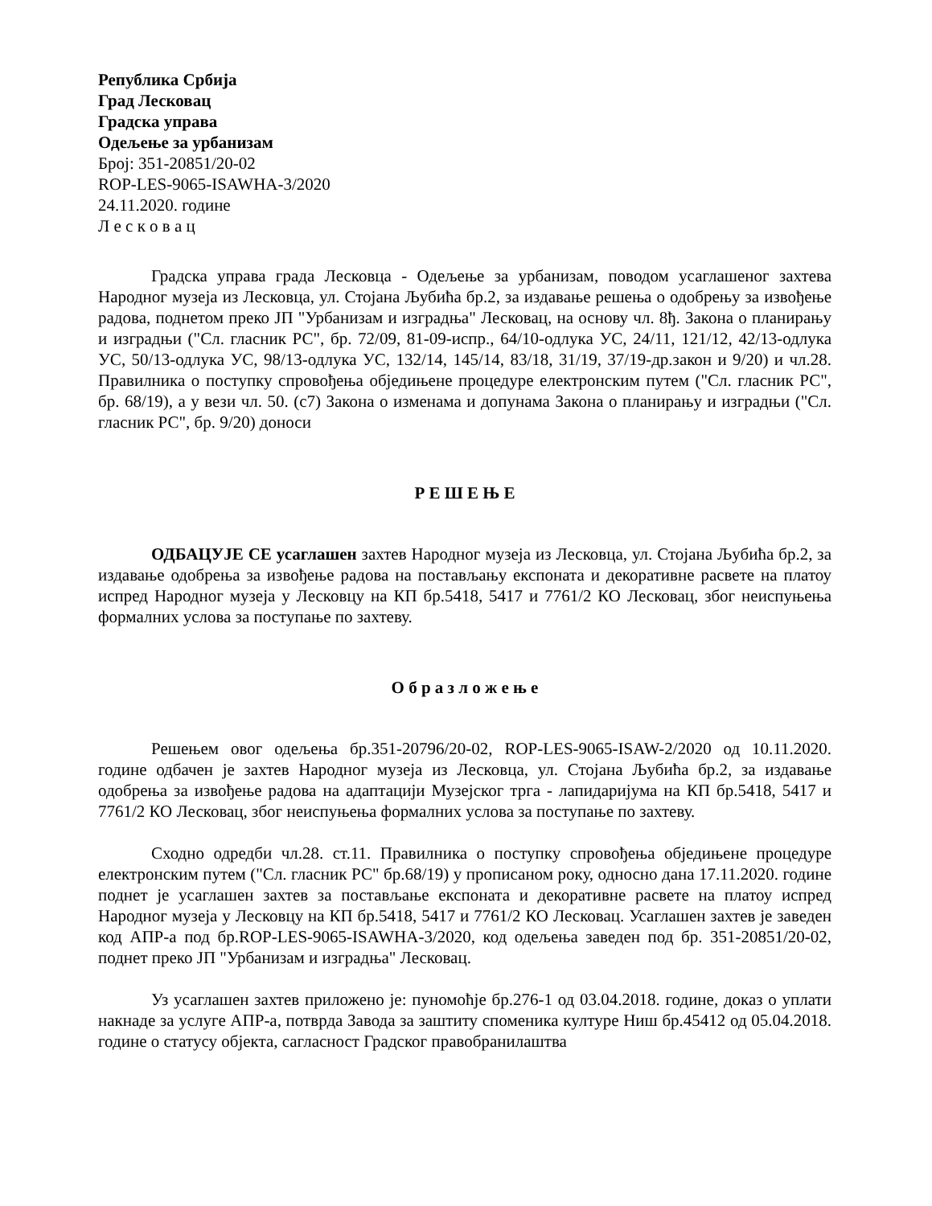Република Србија
Град Лесковац
Градска управа
Одељење за урбанизам
Број: 351-20851/20-02
ROP-LES-9065-ISAWHA-3/2020
24.11.2020. године
Л е с к о в а ц
Градска управа града Лесковца - Одељење за урбанизам, поводом усаглашеног захтева Народног музеја из Лесковца, ул. Стојана Љубића бр.2, за издавање решења о одобрењу за извођење радова, поднетом преко ЈП "Урбанизам и изградња" Лесковац, на основу чл. 8ђ. Закона о планирању и изградњи ("Сл. гласник РС", бр. 72/09, 81-09-испр., 64/10-одлука УС, 24/11, 121/12, 42/13-одлука УС, 50/13-одлука УС, 98/13-одлука УС, 132/14, 145/14, 83/18, 31/19, 37/19-др.закон и 9/20) и чл.28. Правилника о поступку спровођења обједињене процедуре електронским путем ("Сл. гласник РС", бр. 68/19), а у вези чл. 50. (с7) Закона о изменама и допунама Закона о планирању и изградњи ("Сл. гласник РС", бр. 9/20) доноси
Р Е Ш Е Њ Е
ОДБАЦУЈЕ СЕ усаглашен захтев Народног музеја из Лесковца, ул. Стојана Љубића бр.2, за издавање одобрења за извођење радова на постављању експоната и декоративне расвете на платоу испред Народног музеја у Лесковцу на КП бр.5418, 5417 и 7761/2 КО Лесковац, због неиспуњења формалних услова за поступање по захтеву.
О б р а з л о ж е њ е
Решењем овог одељења бр.351-20796/20-02, ROP-LES-9065-ISAW-2/2020 од 10.11.2020. године одбачен је захтев Народног музеја из Лесковца, ул. Стојана Љубића бр.2, за издавање одобрења за извођење радова на адаптацији Музејског трга - лапидаријума на КП бр.5418, 5417 и 7761/2 КО Лесковац, због неиспуњења формалних услова за поступање по захтеву.
Сходно одредби чл.28. ст.11. Правилника о поступку спровођења обједињене процедуре електронским путем ("Сл. гласник РС" бр.68/19) у прописаном року, односно дана 17.11.2020. године поднет је усаглашен захтев за постављање експоната и декоративне расвете на платоу испред Народног музеја у Лесковцу на КП бр.5418, 5417 и 7761/2 КО Лесковац. Усаглашен захтев је заведен код АПР-а под бр.ROP-LES-9065-ISAWHA-3/2020, код одељења заведен под бр. 351-20851/20-02, поднет преко ЈП "Урбанизам и изградња" Лесковац.
Уз усаглашен захтев приложено је: пуномоћје бр.276-1 од 03.04.2018. године, доказ о уплати накнаде за услуге АПР-а, потврда Завода за заштиту споменика културе Ниш бр.45412 од 05.04.2018. године о статусу објекта, сагласност Градског правобранилаштва